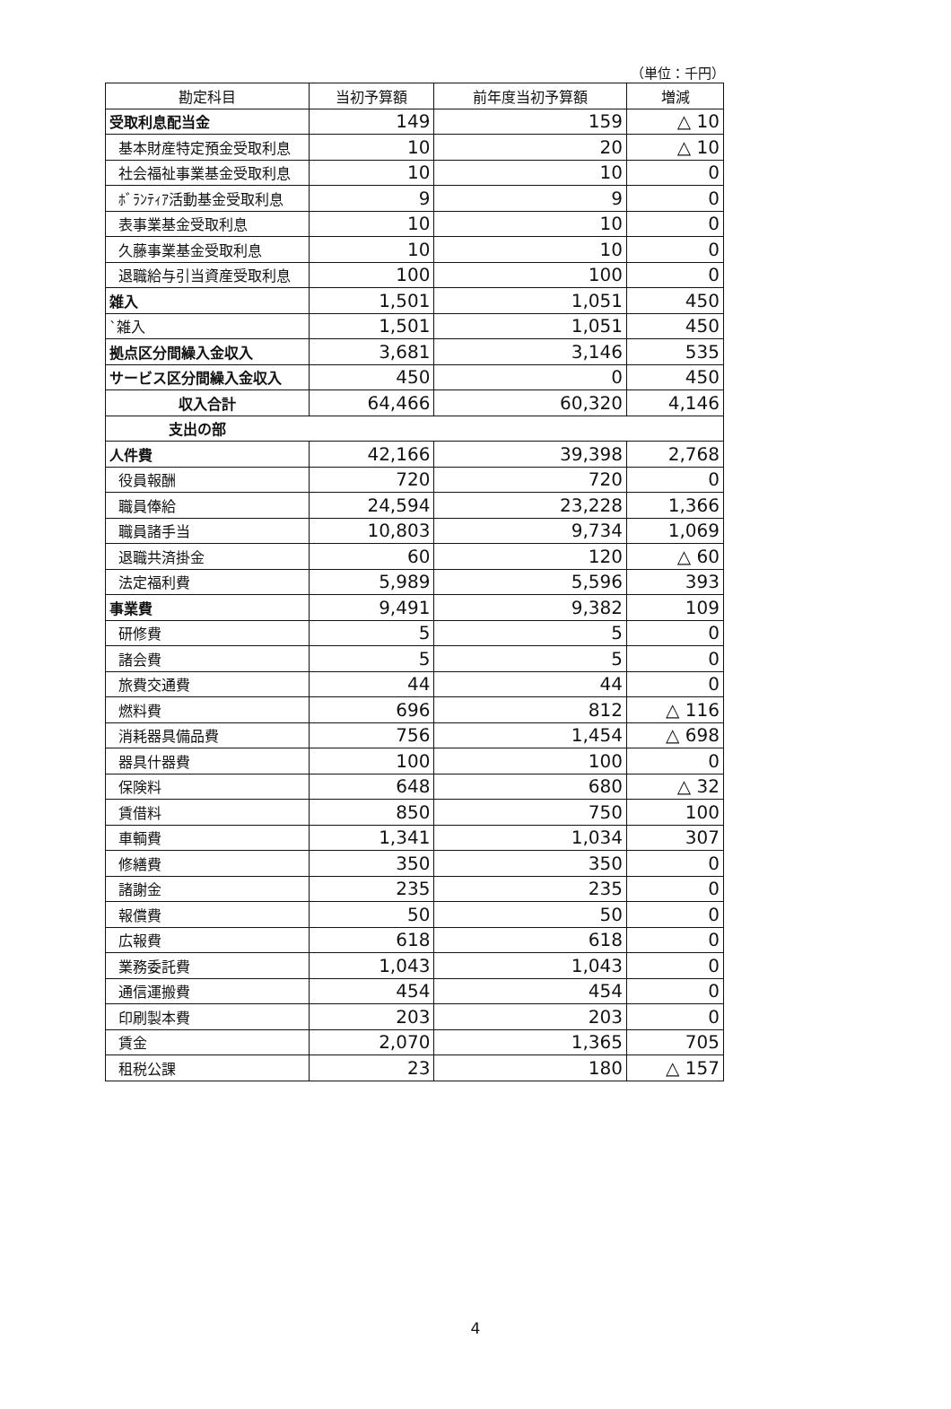（単位：千円）
| 勘定科目 | 当初予算額 | 前年度当初予算額 | 増減 |
| --- | --- | --- | --- |
| 受取利息配当金 | 149 | 159 | △ 10 |
| 基本財産特定預金受取利息 | 10 | 20 | △ 10 |
| 社会福祉事業基金受取利息 | 10 | 10 | 0 |
| ﾎﾞﾗﾝﾃｨｱ活動基金受取利息 | 9 | 9 | 0 |
| 表事業基金受取利息 | 10 | 10 | 0 |
| 久藤事業基金受取利息 | 10 | 10 | 0 |
| 退職給与引当資産受取利息 | 100 | 100 | 0 |
| 雑入 | 1,501 | 1,051 | 450 |
| `雑入 | 1,501 | 1,051 | 450 |
| 拠点区分間繰入金収入 | 3,681 | 3,146 | 535 |
| サービス区分間繰入金収入 | 450 | 0 | 450 |
| 収入合計 | 64,466 | 60,320 | 4,146 |
| 支出の部 | | | |
| 人件費 | 42,166 | 39,398 | 2,768 |
| 役員報酬 | 720 | 720 | 0 |
| 職員俸給 | 24,594 | 23,228 | 1,366 |
| 職員諸手当 | 10,803 | 9,734 | 1,069 |
| 退職共済掛金 | 60 | 120 | △ 60 |
| 法定福利費 | 5,989 | 5,596 | 393 |
| 事業費 | 9,491 | 9,382 | 109 |
| 研修費 | 5 | 5 | 0 |
| 諸会費 | 5 | 5 | 0 |
| 旅費交通費 | 44 | 44 | 0 |
| 燃料費 | 696 | 812 | △ 116 |
| 消耗器具備品費 | 756 | 1,454 | △ 698 |
| 器具什器費 | 100 | 100 | 0 |
| 保険料 | 648 | 680 | △ 32 |
| 賃借料 | 850 | 750 | 100 |
| 車輌費 | 1,341 | 1,034 | 307 |
| 修繕費 | 350 | 350 | 0 |
| 諸謝金 | 235 | 235 | 0 |
| 報償費 | 50 | 50 | 0 |
| 広報費 | 618 | 618 | 0 |
| 業務委託費 | 1,043 | 1,043 | 0 |
| 通信運搬費 | 454 | 454 | 0 |
| 印刷製本費 | 203 | 203 | 0 |
| 賃金 | 2,070 | 1,365 | 705 |
| 租税公課 | 23 | 180 | △ 157 |
4